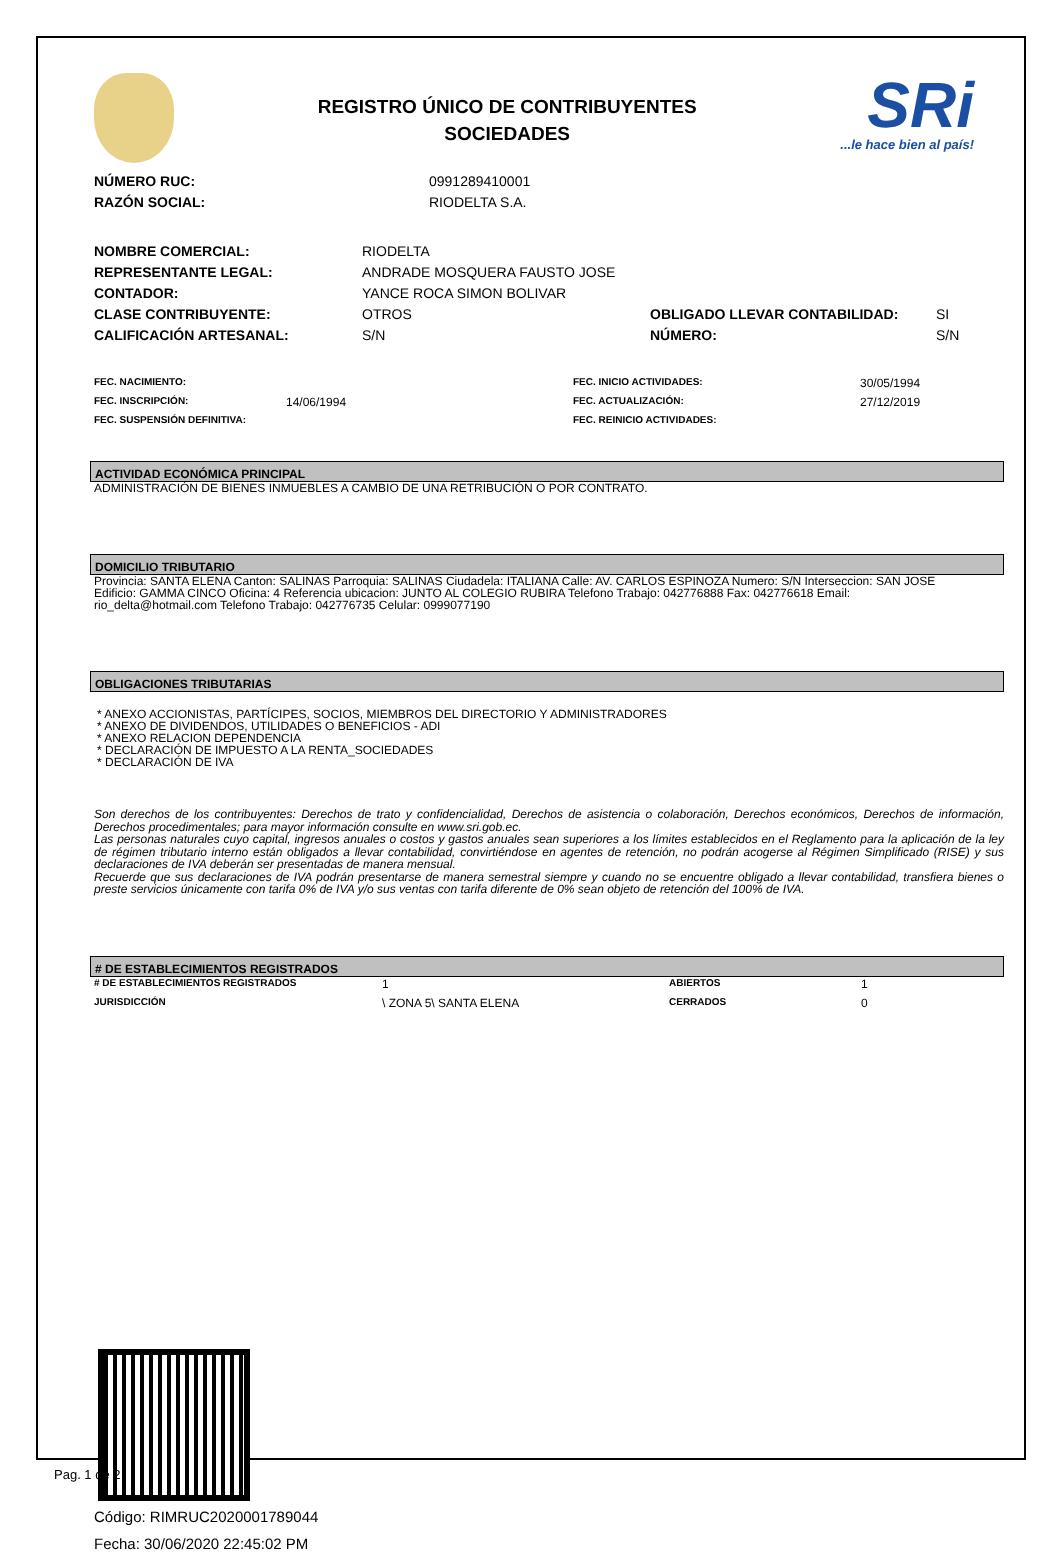REGISTRO ÚNICO DE CONTRIBUYENTES
SOCIEDADES
SRi...le hace bien al país!
| NÚMERO RUC: | 0991289410001 |
| RAZÓN SOCIAL: | RIODELTA S.A. |
| NOMBRE COMERCIAL: | RIODELTA | | |
| REPRESENTANTE LEGAL: | ANDRADE MOSQUERA FAUSTO JOSE | | |
| CONTADOR: | YANCE ROCA SIMON BOLIVAR | | |
| CLASE CONTRIBUYENTE: | OTROS | OBLIGADO LLEVAR CONTABILIDAD: | SI |
| CALIFICACIÓN ARTESANAL: | S/N | NÚMERO: | S/N |
| FEC. NACIMIENTO: | | FEC. INICIO ACTIVIDADES: | 30/05/1994 |
| FEC. INSCRIPCIÓN: | 14/06/1994 | FEC. ACTUALIZACIÓN: | 27/12/2019 |
| FEC. SUSPENSIÓN DEFINITIVA: | | FEC. REINICIO ACTIVIDADES: | |
ACTIVIDAD ECONÓMICA PRINCIPAL
ADMINISTRACIÓN DE BIENES INMUEBLES A CAMBIO DE UNA RETRIBUCIÓN O POR CONTRATO.
DOMICILIO TRIBUTARIO
Provincia: SANTA ELENA Canton: SALINAS Parroquia: SALINAS Ciudadela: ITALIANA Calle: AV. CARLOS ESPINOZA Numero: S/N Interseccion: SAN JOSE Edificio: GAMMA CINCO Oficina: 4 Referencia ubicacion: JUNTO AL COLEGIO RUBIRA Telefono Trabajo: 042776888 Fax: 042776618 Email: rio_delta@hotmail.com Telefono Trabajo: 042776735 Celular: 0999077190
OBLIGACIONES TRIBUTARIAS
* ANEXO ACCIONISTAS, PARTÍCIPES, SOCIOS, MIEMBROS DEL DIRECTORIO Y ADMINISTRADORES
* ANEXO DE DIVIDENDOS, UTILIDADES O BENEFICIOS - ADI
* ANEXO RELACION DEPENDENCIA
* DECLARACIÓN DE IMPUESTO A LA RENTA_SOCIEDADES
* DECLARACIÓN DE IVA
Son derechos de los contribuyentes: Derechos de trato y confidencialidad, Derechos de asistencia o colaboración, Derechos económicos, Derechos de información, Derechos procedimentales; para mayor información consulte en www.sri.gob.ec.
Las personas naturales cuyo capital, ingresos anuales o costos y gastos anuales sean superiores a los límites establecidos en el Reglamento para la aplicación de la ley de régimen tributario interno están obligados a llevar contabilidad, convirtiéndose en agentes de retención, no podrán acogerse al Régimen Simplificado (RISE) y sus declaraciones de IVA deberán ser presentadas de manera mensual.
Recuerde que sus declaraciones de IVA podrán presentarse de manera semestral siempre y cuando no se encuentre obligado a llevar contabilidad, transfiera bienes o preste servicios únicamente con tarifa 0% de IVA y/o sus ventas con tarifa diferente de 0% sean objeto de retención del 100% de IVA.
# DE ESTABLECIMIENTOS REGISTRADOS
| # DE ESTABLECIMIENTOS REGISTRADOS | 1 | ABIERTOS | 1 |
| JURISDICCIÓN | \ ZONA 5\ SANTA ELENA | CERRADOS | 0 |
Código: RIMRUC2020001789044
Fecha: 30/06/2020 22:45:02 PM
Pag. 1 de 2